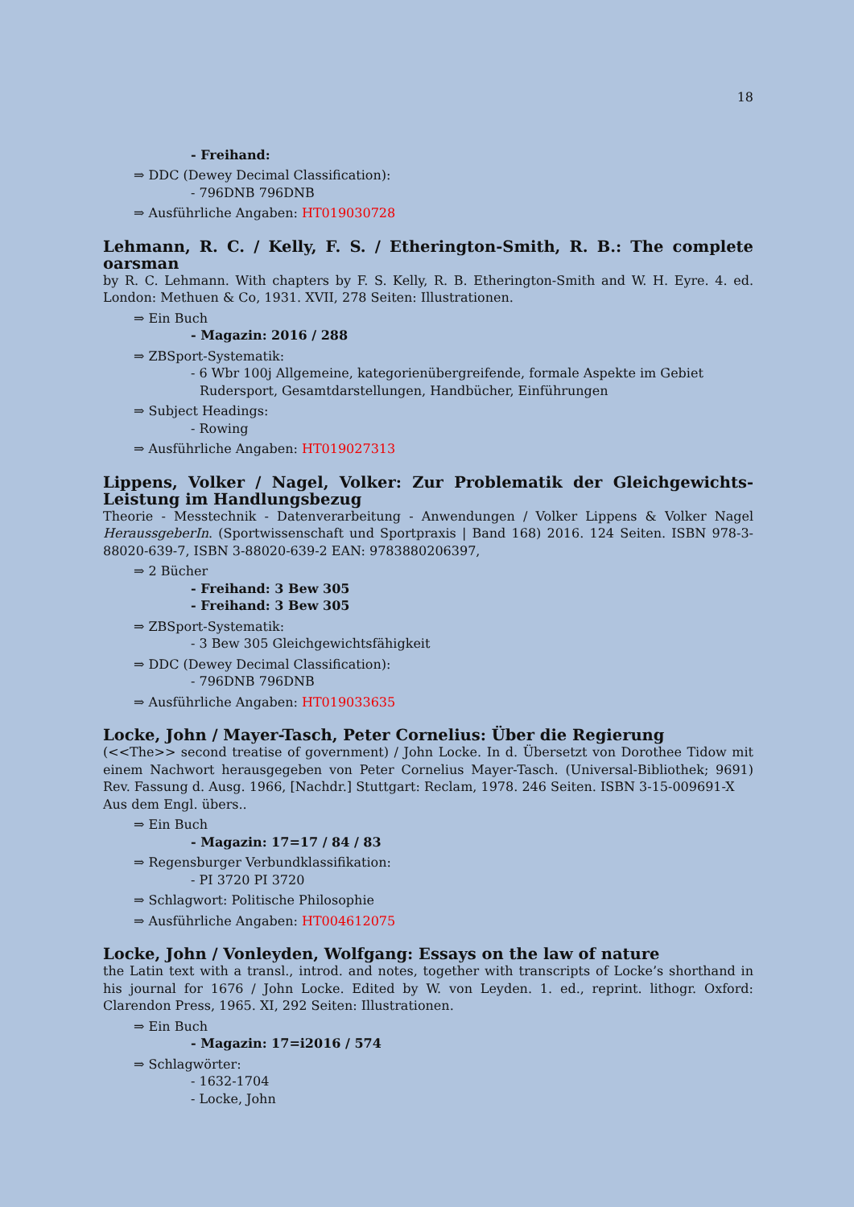18
- Freihand:
⇒ DDC (Dewey Decimal Classification):
- 796DNB 796DNB
⇒ Ausführliche Angaben: HT019030728
Lehmann, R. C. / Kelly, F. S. / Etherington-Smith, R. B.: The complete oarsman
by R. C. Lehmann. With chapters by F. S. Kelly, R. B. Etherington-Smith and W. H. Eyre. 4. ed. London: Methuen & Co, 1931. XVII, 278 Seiten: Illustrationen.
⇒ Ein Buch
- Magazin: 2016 / 288
⇒ ZBSport-Systematik:
- 6 Wbr 100j Allgemeine, kategorienübergreifende, formale Aspekte im Gebiet Rudersport, Gesamtdarstellungen, Handbücher, Einführungen
⇒ Subject Headings:
- Rowing
⇒ Ausführliche Angaben: HT019027313
Lippens, Volker / Nagel, Volker: Zur Problematik der Gleichgewichts-Leistung im Handlungsbezug
Theorie - Messtechnik - Datenverarbeitung - Anwendungen / Volker Lippens & Volker Nagel HeraussgeberIn. (Sportwissenschaft und Sportpraxis | Band 168) 2016. 124 Seiten. ISBN 978-3-88020-639-7, ISBN 3-88020-639-2 EAN: 9783880206397,
⇒ 2 Bücher
- Freihand: 3 Bew 305
- Freihand: 3 Bew 305
⇒ ZBSport-Systematik:
- 3 Bew 305 Gleichgewichtsfähigkeit
⇒ DDC (Dewey Decimal Classification):
- 796DNB 796DNB
⇒ Ausführliche Angaben: HT019033635
Locke, John / Mayer-Tasch, Peter Cornelius: Über die Regierung
(<<The>> second treatise of government) / John Locke. In d. Übersetzt von Dorothee Tidow mit einem Nachwort herausgegeben von Peter Cornelius Mayer-Tasch. (Universal-Bibliothek; 9691) Rev. Fassung d. Ausg. 1966, [Nachdr.] Stuttgart: Reclam, 1978. 246 Seiten. ISBN 3-15-009691-X
Aus dem Engl. übers..
⇒ Ein Buch
- Magazin: 17=17 / 84 / 83
⇒ Regensburger Verbundklassifikation:
- PI 3720 PI 3720
⇒ Schlagwort: Politische Philosophie
⇒ Ausführliche Angaben: HT004612075
Locke, John / Vonleyden, Wolfgang: Essays on the law of nature
the Latin text with a transl., introd. and notes, together with transcripts of Locke’s shorthand in his journal for 1676 / John Locke. Edited by W. von Leyden. 1. ed., reprint. lithogr. Oxford: Clarendon Press, 1965. XI, 292 Seiten: Illustrationen.
⇒ Ein Buch
- Magazin: 17=i2016 / 574
⇒ Schlagwörter:
- 1632-1704
- Locke, John